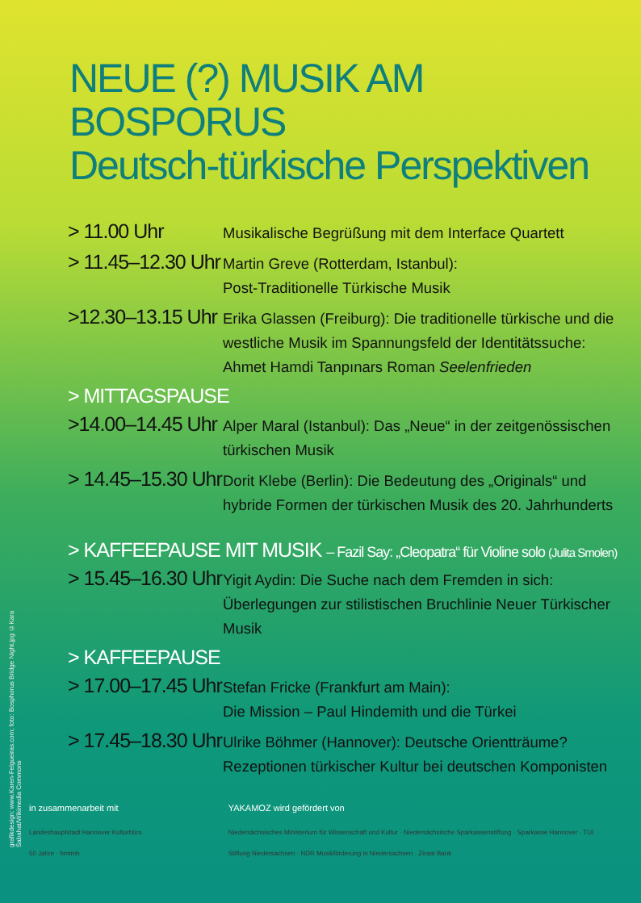NEUE (?) MUSIK AM BOSPORUS
Deutsch-türkische Perspektiven
> 11.00 Uhr
Musikalische Begrüßung mit dem Interface Quartett
> 11.45–12.30 Uhr
Martin Greve (Rotterdam, Istanbul):
Post-Traditionelle Türkische Musik
>12.30–13.15 Uhr
Erika Glassen (Freiburg): Die traditionelle türkische und die westliche Musik im Spannungsfeld der Identitätssuche: Ahmet Hamdi Tanpınars Roman Seelenfrieden
> MITTAGSPAUSE
>14.00–14.45 Uhr
Alper Maral (Istanbul): Das „Neue“ in der zeitgenössischen türkischen Musik
> 14.45–15.30 Uhr
Dorit Klebe (Berlin): Die Bedeutung des „Originals“ und hybride Formen der türkischen Musik des 20. Jahrhunderts
> KAFFEEPAUSE MIT MUSIK – Fazil Say: „Cleopatra“ für Violine solo (Julita Smolen)
> 15.45–16.30 Uhr
Yigit Aydin: Die Suche nach dem Fremden in sich: Überlegungen zur stilistischen Bruchlinie Neuer Türkischer Musik
> KAFFEEPAUSE
> 17.00–17.45 Uhr
Stefan Fricke (Frankfurt am Main):
Die Mission – Paul Hindemith und die Türkei
> 17.45–18.30 Uhr
Ulrike Böhmer (Hannover): Deutsche Orientträume? Rezeptionen türkischer Kultur bei deutschen Komponisten
grafikdesign: www.Karen-Felgueiras.com; foto: Bosphorus Bridge Night.jpg ©Kara Sabahat/Wikimedia Commons
in zusammenarbeit mit
Landeshauptstadt Hannover Kulturbüro
50 Jahre · hmtmh
YAKAMOZ wird gefördert von
Niedersächsisches Ministerium für Wissenschaft und Kultur · Niedersächsische Sparkassenstiftung · Sparkasse Hannover · TUI
Stiftung Niedersachsen · NDR Musikförderung in Niedersachsen · Ziraat Bank